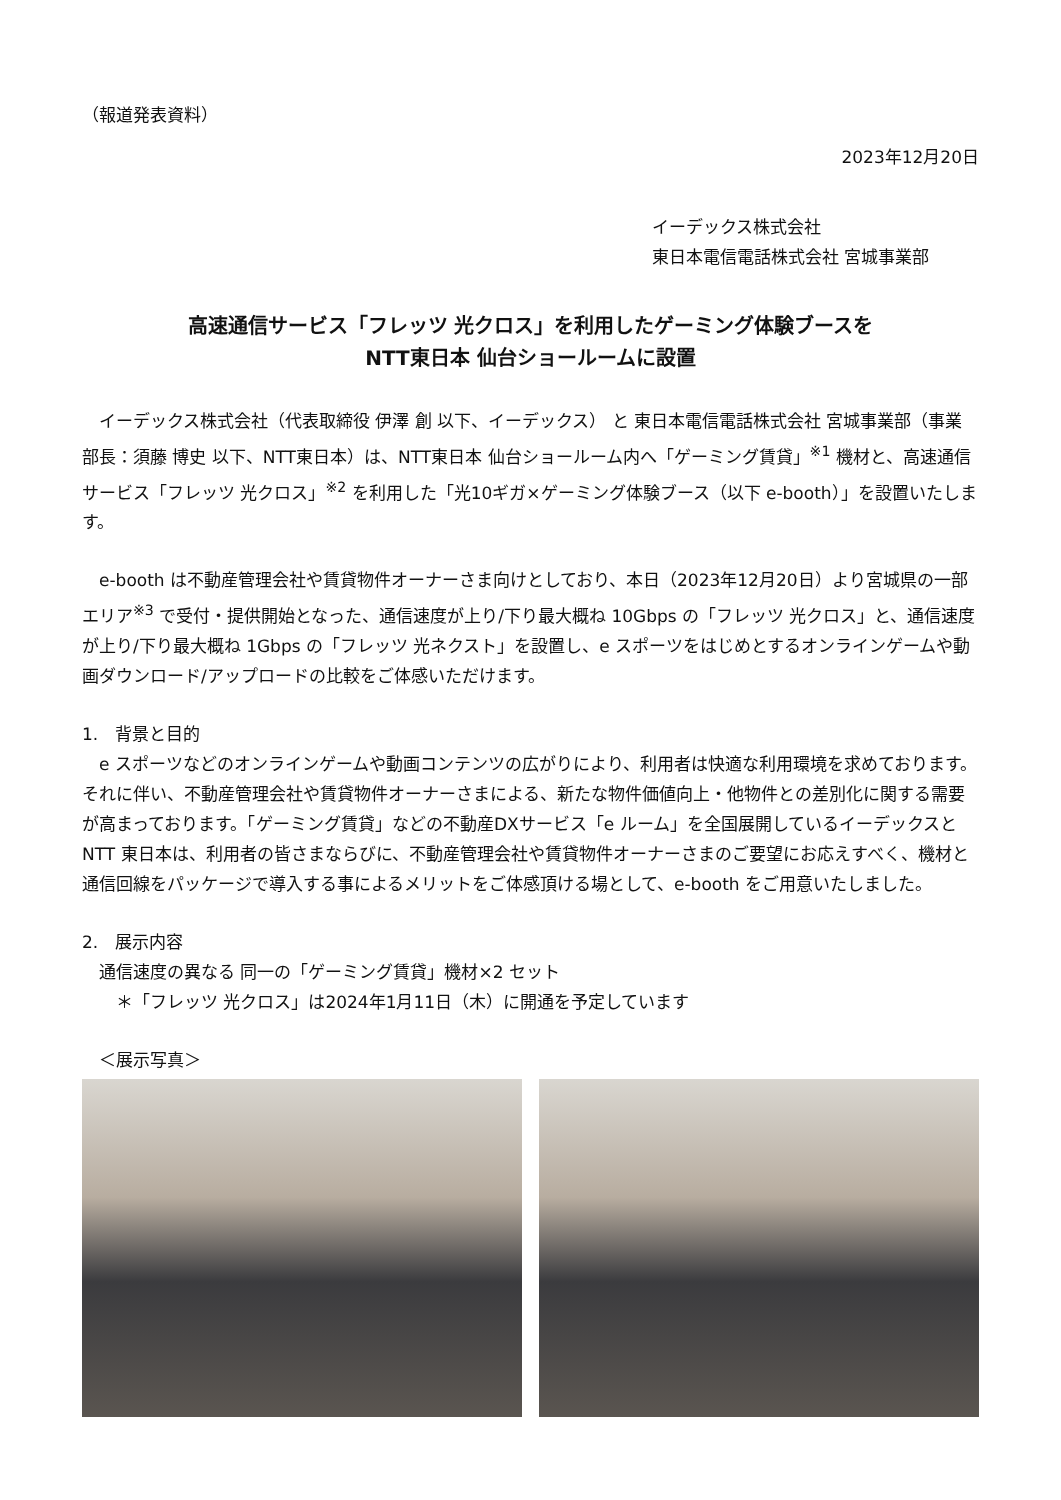（報道発表資料）
2023年12月20日
イーデックス株式会社
東日本電信電話株式会社 宮城事業部
高速通信サービス「フレッツ 光クロス」を利用したゲーミング体験ブースを
NTT東日本 仙台ショールームに設置
　イーデックス株式会社（代表取締役 伊澤 創 以下、イーデックス） と 東日本電信電話株式会社 宮城事業部（事業部長：須藤 博史 以下、NTT東日本）は、NTT東日本 仙台ショールーム内へ「ゲーミング賃貸」<sup>※1</sup> 機材と、高速通信サービス「フレッツ 光クロス」<sup>※2</sup> を利用した「光10ギガ×ゲーミング体験ブース（以下 e-booth）」を設置いたします。
　e-booth は不動産管理会社や賃貸物件オーナーさま向けとしており、本日（2023年12月20日）より宮城県の一部エリア<sup>※3</sup> で受付・提供開始となった、通信速度が上り/下り最大概ね 10Gbps の「フレッツ 光クロス」と、通信速度が上り/下り最大概ね 1Gbps の「フレッツ 光ネクスト」を設置し、e スポーツをはじめとするオンラインゲームや動画ダウンロード/アップロードの比較をご体感いただけます。
1.　背景と目的
　e スポーツなどのオンラインゲームや動画コンテンツの広がりにより、利用者は快適な利用環境を求めております。それに伴い、不動産管理会社や賃貸物件オーナーさまによる、新たな物件価値向上・他物件との差別化に関する需要が高まっております。「ゲーミング賃貸」などの不動産DXサービス「e ルーム」を全国展開しているイーデックスと NTT 東日本は、利用者の皆さまならびに、不動産管理会社や賃貸物件オーナーさまのご要望にお応えすべく、機材と通信回線をパッケージで導入する事によるメリットをご体感頂ける場として、e-booth をご用意いたしました。
2.　展示内容
　通信速度の異なる 同一の「ゲーミング賃貸」機材×2 セット
　　＊「フレッツ 光クロス」は2024年1月11日（木）に開通を予定しています
　＜展示写真＞